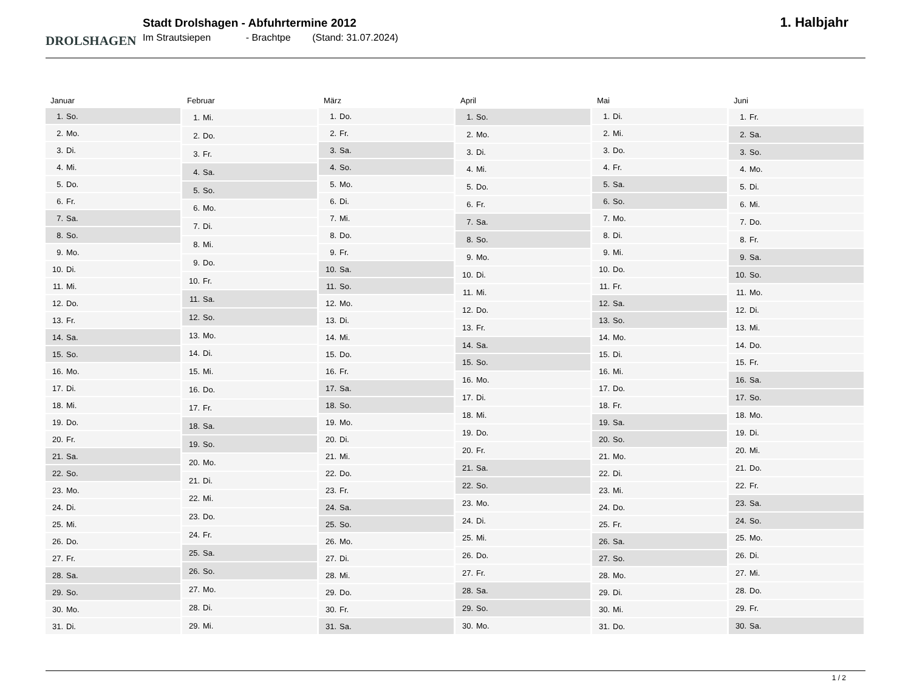DROLSHAGEN
Stadt Drolshagen - Abfuhrtermine 2012
Im Strautsiepen - Brachtpe (Stand: 31.07.2024)
1. Halbjahr
| Januar | |
| --- | --- |
| 1. | So. |
| 2. | Mo. |
| 3. | Di. |
| 4. | Mi. |
| 5. | Do. |
| 6. | Fr. |
| 7. | Sa. |
| 8. | So. |
| 9. | Mo. |
| 10. | Di. |
| 11. | Mi. |
| 12. | Do. |
| 13. | Fr. |
| 14. | Sa. |
| 15. | So. |
| 16. | Mo. |
| 17. | Di. |
| 18. | Mi. |
| 19. | Do. |
| 20. | Fr. |
| 21. | Sa. |
| 22. | So. |
| 23. | Mo. |
| 24. | Di. |
| 25. | Mi. |
| 26. | Do. |
| 27. | Fr. |
| 28. | Sa. |
| 29. | So. |
| 30. | Mo. |
| 31. | Di. |
| Februar | |
| --- | --- |
| 1. | Mi. |
| 2. | Do. |
| 3. | Fr. |
| 4. | Sa. |
| 5. | So. |
| 6. | Mo. |
| 7. | Di. |
| 8. | Mi. |
| 9. | Do. |
| 10. | Fr. |
| 11. | Sa. |
| 12. | So. |
| 13. | Mo. |
| 14. | Di. |
| 15. | Mi. |
| 16. | Do. |
| 17. | Fr. |
| 18. | Sa. |
| 19. | So. |
| 20. | Mo. |
| 21. | Di. |
| 22. | Mi. |
| 23. | Do. |
| 24. | Fr. |
| 25. | Sa. |
| 26. | So. |
| 27. | Mo. |
| 28. | Di. |
| 29. | Mi. |
| März | |
| --- | --- |
| 1. | Do. |
| 2. | Fr. |
| 3. | Sa. |
| 4. | So. |
| 5. | Mo. |
| 6. | Di. |
| 7. | Mi. |
| 8. | Do. |
| 9. | Fr. |
| 10. | Sa. |
| 11. | So. |
| 12. | Mo. |
| 13. | Di. |
| 14. | Mi. |
| 15. | Do. |
| 16. | Fr. |
| 17. | Sa. |
| 18. | So. |
| 19. | Mo. |
| 20. | Di. |
| 21. | Mi. |
| 22. | Do. |
| 23. | Fr. |
| 24. | Sa. |
| 25. | So. |
| 26. | Mo. |
| 27. | Di. |
| 28. | Mi. |
| 29. | Do. |
| 30. | Fr. |
| 31. | Sa. |
| April | |
| --- | --- |
| 1. | So. |
| 2. | Mo. |
| 3. | Di. |
| 4. | Mi. |
| 5. | Do. |
| 6. | Fr. |
| 7. | Sa. |
| 8. | So. |
| 9. | Mo. |
| 10. | Di. |
| 11. | Mi. |
| 12. | Do. |
| 13. | Fr. |
| 14. | Sa. |
| 15. | So. |
| 16. | Mo. |
| 17. | Di. |
| 18. | Mi. |
| 19. | Do. |
| 20. | Fr. |
| 21. | Sa. |
| 22. | So. |
| 23. | Mo. |
| 24. | Di. |
| 25. | Mi. |
| 26. | Do. |
| 27. | Fr. |
| 28. | Sa. |
| 29. | So. |
| 30. | Mo. |
| Mai | |
| --- | --- |
| 1. | Di. |
| 2. | Mi. |
| 3. | Do. |
| 4. | Fr. |
| 5. | Sa. |
| 6. | So. |
| 7. | Mo. |
| 8. | Di. |
| 9. | Mi. |
| 10. | Do. |
| 11. | Fr. |
| 12. | Sa. |
| 13. | So. |
| 14. | Mo. |
| 15. | Di. |
| 16. | Mi. |
| 17. | Do. |
| 18. | Fr. |
| 19. | Sa. |
| 20. | So. |
| 21. | Mo. |
| 22. | Di. |
| 23. | Mi. |
| 24. | Do. |
| 25. | Fr. |
| 26. | Sa. |
| 27. | So. |
| 28. | Mo. |
| 29. | Di. |
| 30. | Mi. |
| 31. | Do. |
| Juni | |
| --- | --- |
| 1. | Fr. |
| 2. | Sa. |
| 3. | So. |
| 4. | Mo. |
| 5. | Di. |
| 6. | Mi. |
| 7. | Do. |
| 8. | Fr. |
| 9. | Sa. |
| 10. | So. |
| 11. | Mo. |
| 12. | Di. |
| 13. | Mi. |
| 14. | Do. |
| 15. | Fr. |
| 16. | Sa. |
| 17. | So. |
| 18. | Mo. |
| 19. | Di. |
| 20. | Mi. |
| 21. | Do. |
| 22. | Fr. |
| 23. | Sa. |
| 24. | So. |
| 25. | Mo. |
| 26. | Di. |
| 27. | Mi. |
| 28. | Do. |
| 29. | Fr. |
| 30. | Sa. |
1 / 2